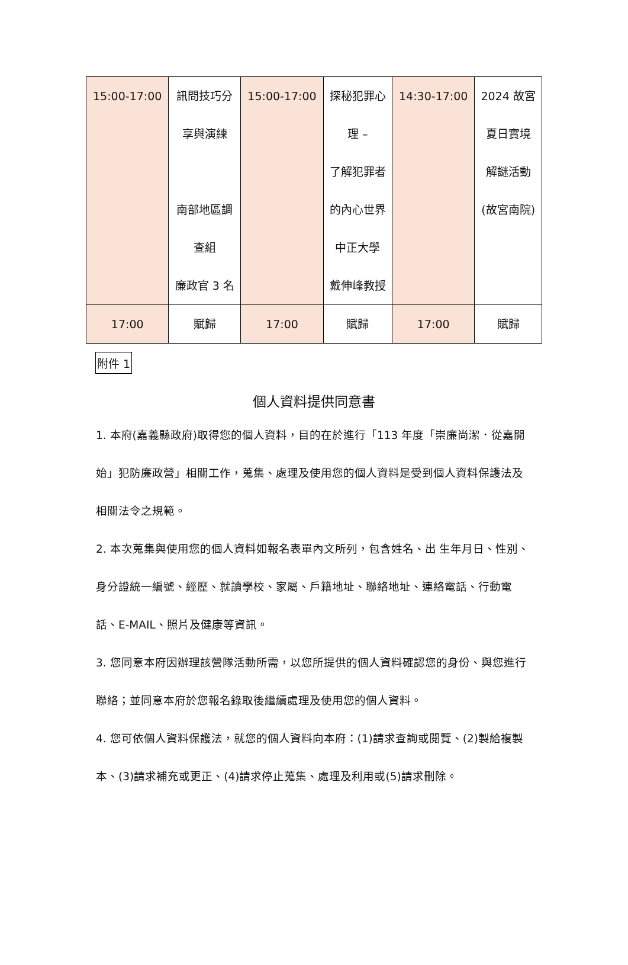| 15:00-17:00 | 訊問技巧分 享與演練 南部地區調 查組 廉政官 3 名 | 15:00-17:00 | 探秘犯罪心 理 – 了解犯罪者 的內心世界 中正大學 戴伸峰教授 | 14:30-17:00 | 2024 故宮 夏日實境 解謎活動 (故宮南院) |
| 17:00 | 賦歸 | 17:00 | 賦歸 | 17:00 | 賦歸 |
附件 1
個人資料提供同意書
1. 本府(嘉義縣政府)取得您的個人資料，目的在於進行「113 年度「崇廉尚潔．從嘉開始」犯防廉政營」相關工作，蒐集、處理及使用您的個人資料是受到個人資料保護法及相關法令之規範。
2. 本次蒐集與使用您的個人資料如報名表單內文所列，包含姓名、出 生年月日、性別、身分證統一編號、經歷、就讀學校、家屬、戶籍地址、聯絡地址、連絡電話、行動電話、E-MAIL、照片及健康等資訊。
3. 您同意本府因辦理該營隊活動所需，以您所提供的個人資料確認您的身份、與您進行聯絡；並同意本府於您報名錄取後繼續處理及使用您的個人資料。
4. 您可依個人資料保護法，就您的個人資料向本府：(1)請求查詢或閱覽、(2)製給複製本、(3)請求補充或更正、(4)請求停止蒐集、處理及利用或(5)請求刪除。